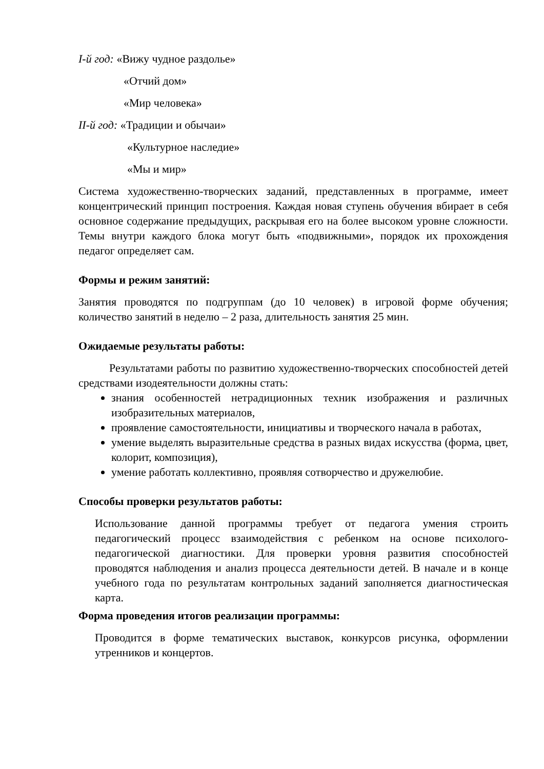I-й год: «Вижу чудное раздолье»
«Отчий дом»
«Мир человека»
II-й год: «Традиции и обычаи»
«Культурное наследие»
«Мы и мир»
Система художественно-творческих заданий, представленных в программе, имеет концентрический принцип построения. Каждая новая ступень обучения вбирает в себя основное содержание предыдущих, раскрывая его на более высоком уровне сложности. Темы внутри каждого блока могут быть «подвижными», порядок их прохождения педагог определяет сам.
Формы и режим занятий:
Занятия проводятся по подгруппам (до 10 человек) в игровой форме обучения; количество занятий в неделю – 2 раза, длительность занятия 25 мин.
Ожидаемые результаты работы:
Результатами работы по развитию художественно-творческих способностей детей средствами изодеятельности должны стать:
знания особенностей нетрадиционных техник изображения и различных изобразительных материалов,
проявление самостоятельности, инициативы и творческого начала в работах,
умение выделять выразительные средства в разных видах искусства (форма, цвет, колорит, композиция),
умение работать коллективно, проявляя сотворчество и дружелюбие.
Способы проверки результатов работы:
Использование данной программы требует от педагога умения строить педагогический процесс взаимодействия с ребенком на основе психолого-педагогической диагностики. Для проверки уровня развития способностей проводятся наблюдения и анализ процесса деятельности детей. В начале и в конце учебного года по результатам контрольных заданий заполняется диагностическая карта.
Форма проведения итогов реализации программы:
Проводится в форме тематических выставок, конкурсов рисунка, оформлении утренников и концертов.